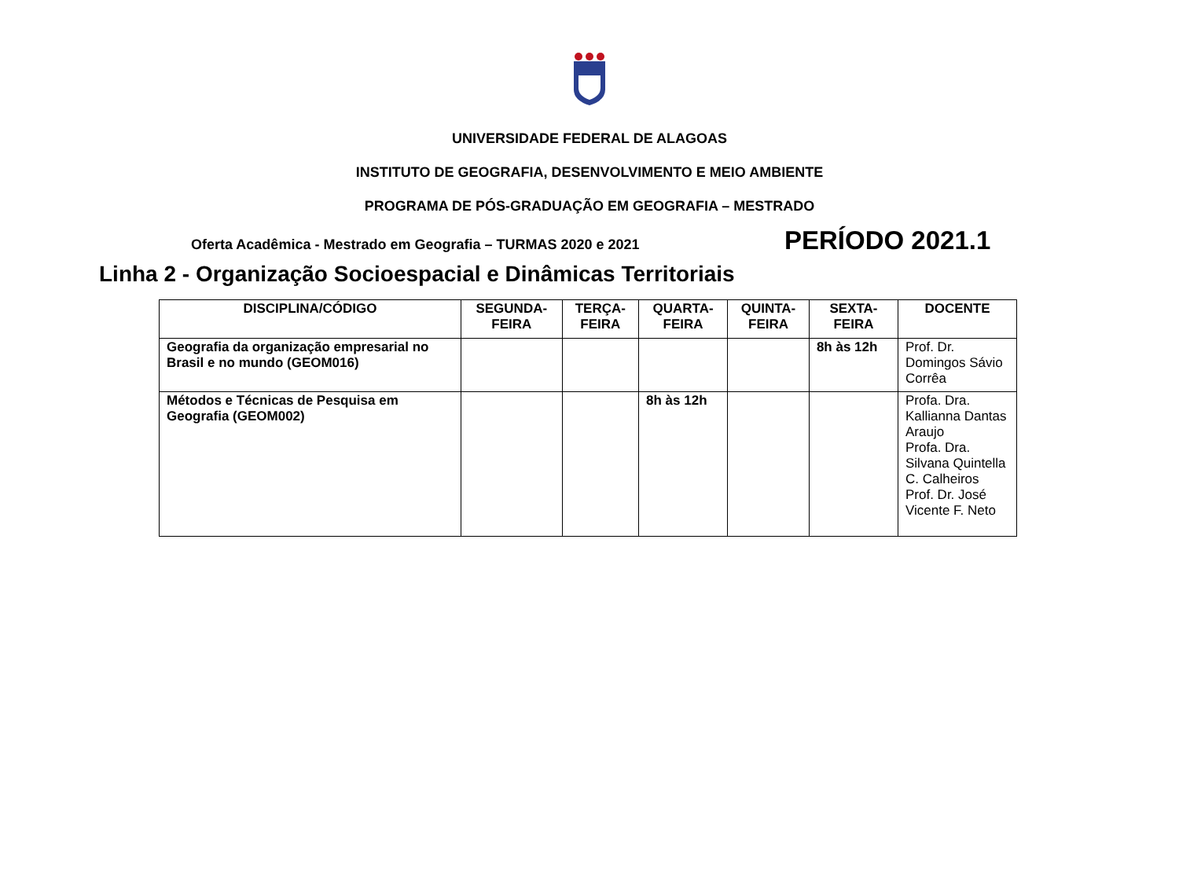UNIVERSIDADE FEDERAL DE ALAGOAS
INSTITUTO DE GEOGRAFIA, DESENVOLVIMENTO E MEIO AMBIENTE
PROGRAMA DE PÓS-GRADUAÇÃO EM GEOGRAFIA – MESTRADO
Oferta Acadêmica - Mestrado em Geografia – TURMAS 2020 e 2021 PERÍODO 2021.1
Linha 2 - Organização Socioespacial e Dinâmicas Territoriais
| DISCIPLINA/CÓDIGO | SEGUNDA- FEIRA | TERÇA- FEIRA | QUARTA- FEIRA | QUINTA- FEIRA | SEXTA- FEIRA | DOCENTE |
| --- | --- | --- | --- | --- | --- | --- |
| Geografia da organização empresarial no Brasil e no mundo (GEOM016) | | | | | 8h às 12h | Prof. Dr. Domingos Sávio Corrêa |
| Métodos e Técnicas de Pesquisa em Geografia (GEOM002) | | | 8h às 12h | | | Profa. Dra. Kallianna Dantas Araujo Profa. Dra. Silvana Quintella C. Calheiros Prof. Dr. José Vicente F. Neto |